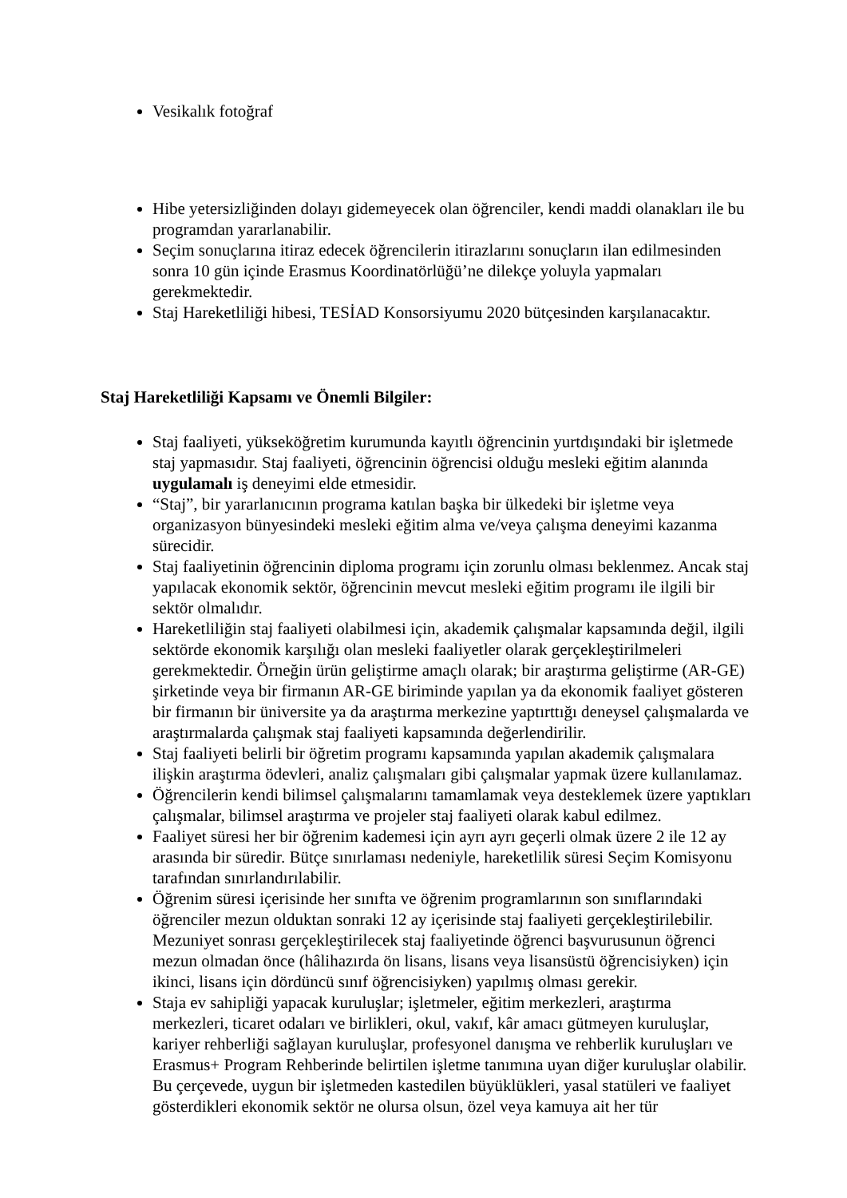Vesikalık fotoğraf
Hibe yetersizliğinden dolayı gidemeyecek olan öğrenciler, kendi maddi olanakları ile bu programdan yararlanabilir.
Seçim sonuçlarına itiraz edecek öğrencilerin itirazlarını sonuçların ilan edilmesinden sonra 10 gün içinde Erasmus Koordinatörlüğü’ne dilekçe yoluyla yapmaları gerekmektedir.
Staj Hareketliliği hibesi, TESİAD Konsorsiyumu 2020 bütçesinden karşılanacaktır.
Staj Hareketliliği Kapsamı ve Önemli Bilgiler:
Staj faaliyeti, yükseköğretim kurumunda kayıtlı öğrencinin yurtdışındaki bir işletmede staj yapmasıdır. Staj faaliyeti, öğrencinin öğrencisi olduğu mesleki eğitim alanında uygulamalı iş deneyimi elde etmesidir.
“Staj”, bir yararlanıcının programa katılan başka bir ülkedeki bir işletme veya organizasyon bünyesindeki mesleki eğitim alma ve/veya çalışma deneyimi kazanma sürecidir.
Staj faaliyetinin öğrencinin diploma programı için zorunlu olması beklenmez. Ancak staj yapılacak ekonomik sektör, öğrencinin mevcut mesleki eğitim programı ile ilgili bir sektör olmalıdır.
Hareketliliğin staj faaliyeti olabilmesi için, akademik çalışmalar kapsamında değil, ilgili sektörde ekonomik karşılığı olan mesleki faaliyetler olarak gerçekleştirilmeleri gerekmektedir. Örneğin ürün geliştirme amaçlı olarak; bir araştırma geliştirme (AR-GE) şirketinde veya bir firmanın AR-GE biriminde yapılan ya da ekonomik faaliyet gösteren bir firmanın bir üniversite ya da araştırma merkezine yaptırttığı deneysel çalışmalarda ve araştırmalarda çalışmak staj faaliyeti kapsamında değerlendirilir.
Staj faaliyeti belirli bir öğretim programı kapsamında yapılan akademik çalışmalara ilişkin araştırma ödevleri, analiz çalışmaları gibi çalışmalar yapmak üzere kullanılamaz.
Öğrencilerin kendi bilimsel çalışmalarını tamamlamak veya desteklemek üzere yaptıkları çalışmalar, bilimsel araştırma ve projeler staj faaliyeti olarak kabul edilmez.
Faaliyet süresi her bir öğrenim kademesi için ayrı ayrı geçerli olmak üzere 2 ile 12 ay arasında bir süredir. Bütçe sınırlaması nedeniyle, hareketlilik süresi Seçim Komisyonu tarafından sınırlandırılabilir.
Öğrenim süresi içerisinde her sınıfta ve öğrenim programlarının son sınıflarındaki öğrenciler mezun olduktan sonraki 12 ay içerisinde staj faaliyeti gerçekleştirilebilir. Mezuniyet sonrası gerçekleştirilecek staj faaliyetinde öğrenci başvurusunun öğrenci mezun olmadan önce (hâlihazırda ön lisans, lisans veya lisansüstü öğrencisiyken) için ikinci, lisans için dördüncü sınıf öğrencisiyken) yapılmış olması gerekir.
Staja ev sahipliği yapacak kuruluşlar; işletmeler, eğitim merkezleri, araştırma merkezleri, ticaret odaları ve birlikleri, okul, vakıf, kâr amacı gütmeyen kuruluşlar, kariyer rehberliği sağlayan kuruluşlar, profesyonel danışma ve rehberlik kuruluşları ve Erasmus+ Program Rehberinde belirtilen işletme tanımına uyan diğer kuruluşlar olabilir. Bu çerçevede, uygun bir işletmeden kastedilen büyüklükleri, yasal statüleri ve faaliyet gösterdikleri ekonomik sektör ne olursa olsun, özel veya kamuya ait her tür